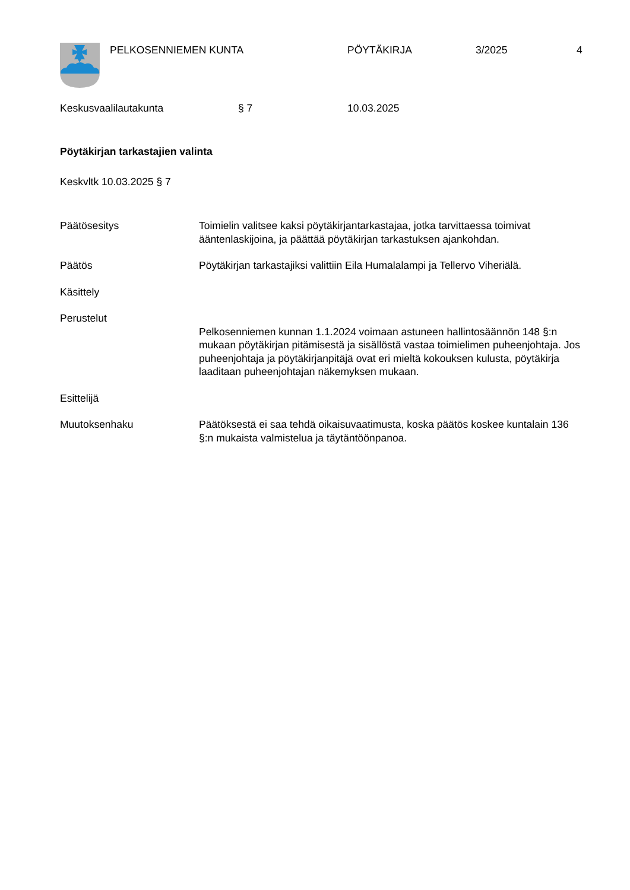PELKOSENNIEMEN KUNTA PÖYTÄKIRJA 3/2025 4
Keskusvaalilautakunta § 7 10.03.2025
Pöytäkirjan tarkastajien valinta
Keskvltk 10.03.2025 § 7
Päätösesitys Toimielin valitsee kaksi pöytäkirjantarkastajaa, jotka tarvittaessa toimivat ääntenlaskijoina, ja päättää pöytäkirjan tarkastuksen ajankohdan.
Päätös Pöytäkirjan tarkastajiksi valittiin Eila Humalalampi ja Tellervo Viheriälä.
Käsittely
Perustelut
Pelkosenniemen kunnan 1.1.2024 voimaan astuneen hallintosäännön 148 §:n mukaan pöytäkirjan pitämisestä ja sisällöstä vastaa toimielimen puheenjohtaja. Jos puheenjohtaja ja pöytäkirjanpitäjä ovat eri mieltä kokouksen kulusta, pöytäkirja laaditaan puheenjohtajan näkemyksen mukaan.
Esittelijä
Muutoksenhaku Päätöksestä ei saa tehdä oikaisuvaatimusta, koska päätös koskee kuntalain 136 §:n mukaista valmistelua ja täytäntöönpanoa.